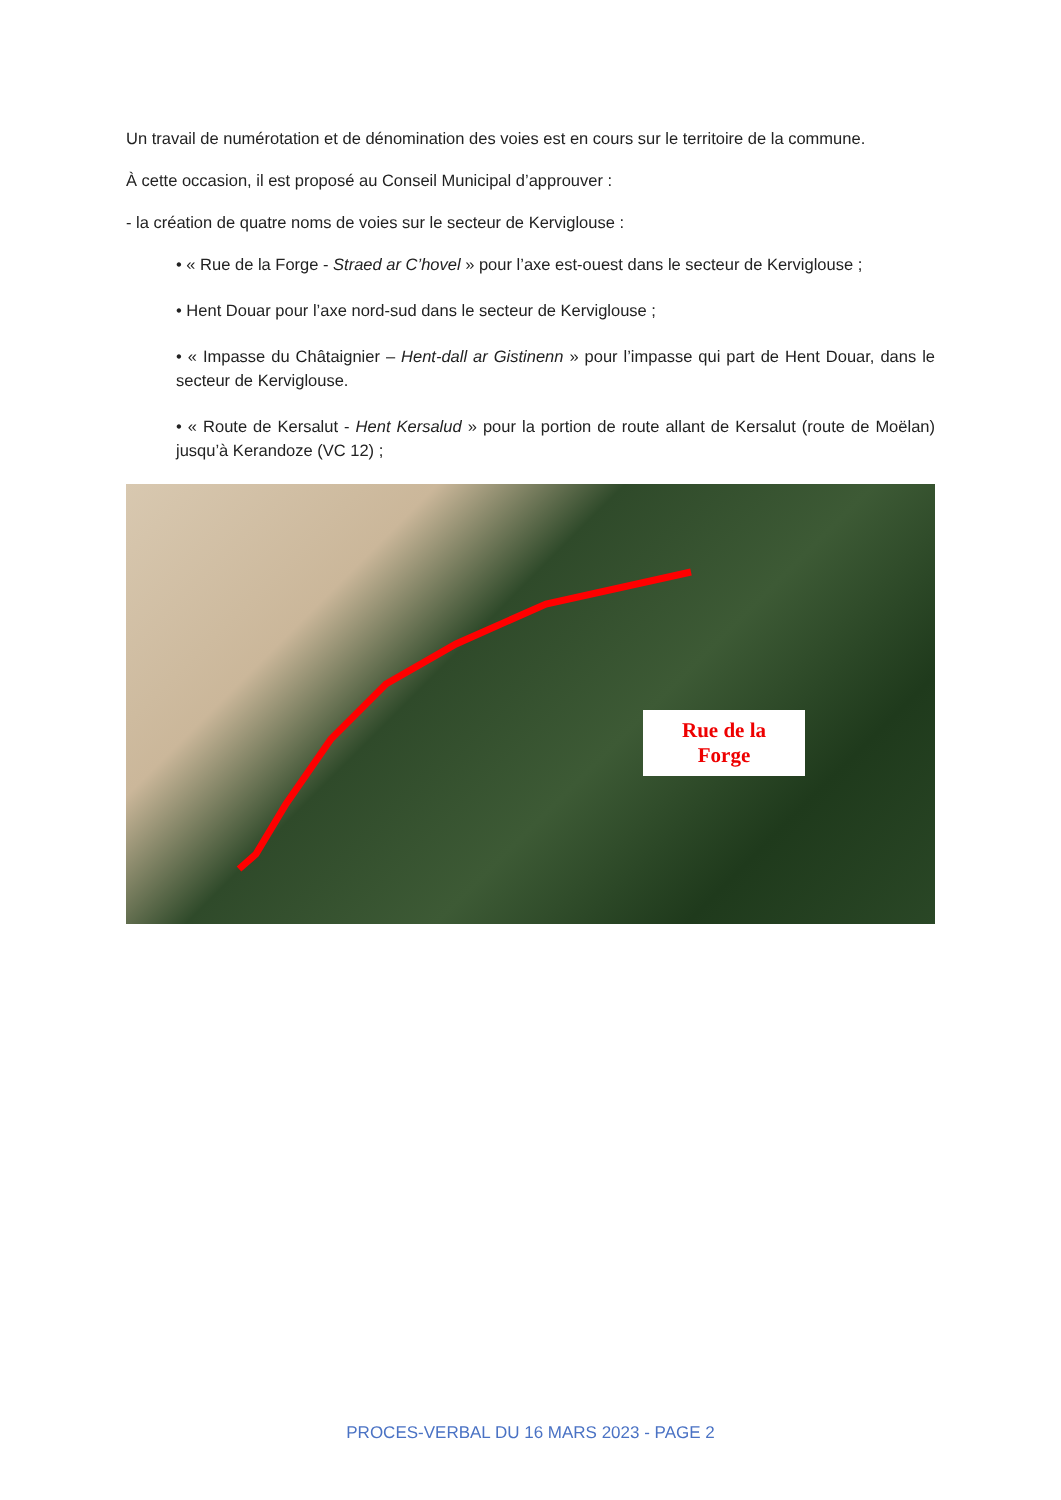Un travail de numérotation et de dénomination des voies est en cours sur le territoire de la commune.
À cette occasion, il est proposé au Conseil Municipal d’approuver :
- la création de quatre noms de voies sur le secteur de Kerviglouse :
• « Rue de la Forge - Straed ar C’hovel » pour l’axe est-ouest dans le secteur de Kerviglouse ;
• Hent Douar pour l’axe nord-sud dans le secteur de Kerviglouse ;
• « Impasse du Châtaignier – Hent-dall ar Gistinenn » pour l’impasse qui part de Hent Douar, dans le secteur de Kerviglouse.
• « Route de Kersalut - Hent Kersalud » pour la portion de route allant de Kersalut (route de Moëlan) jusqu’à Kerandoze (VC 12) ;
Rue de la
Forge
PROCES-VERBAL DU 16 MARS 2023 - PAGE 2